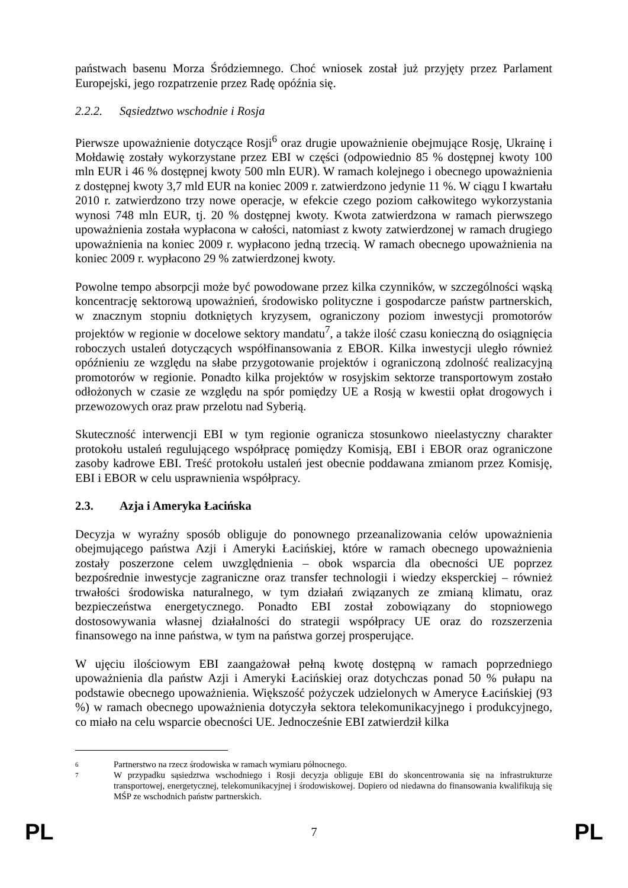państwach basenu Morza Śródziemnego. Choć wniosek został już przyjęty przez Parlament Europejski, jego rozpatrzenie przez Radę opóźnia się.
2.2.2. Sąsiedztwo wschodnie i Rosja
Pierwsze upoważnienie dotyczące Rosji<sup>6</sup> oraz drugie upoważnienie obejmujące Rosję, Ukrainę i Mołdawię zostały wykorzystane przez EBI w części (odpowiednio 85 % dostępnej kwoty 100 mln EUR i 46 % dostępnej kwoty 500 mln EUR). W ramach kolejnego i obecnego upoważnienia z dostępnej kwoty 3,7 mld EUR na koniec 2009 r. zatwierdzono jedynie 11 %. W ciągu I kwartału 2010 r. zatwierdzono trzy nowe operacje, w efekcie czego poziom całkowitego wykorzystania wynosi 748 mln EUR, tj. 20 % dostępnej kwoty. Kwota zatwierdzona w ramach pierwszego upoważnienia została wypłacona w całości, natomiast z kwoty zatwierdzonej w ramach drugiego upoważnienia na koniec 2009 r. wypłacono jedną trzecią. W ramach obecnego upoważnienia na koniec 2009 r. wypłacono 29 % zatwierdzonej kwoty.
Powolne tempo absorpcji może być powodowane przez kilka czynników, w szczególności wąską koncentrację sektorową upoważnień, środowisko polityczne i gospodarcze państw partnerskich, w znacznym stopniu dotkniętych kryzysem, ograniczony poziom inwestycji promotorów projektów w regionie w docelowe sektory mandatu<sup>7</sup>, a także ilość czasu konieczną do osiągnięcia roboczych ustaleń dotyczących współfinansowania z EBOR. Kilka inwestycji uległo również opóźnieniu ze względu na słabe przygotowanie projektów i ograniczoną zdolność realizacyjną promotorów w regionie. Ponadto kilka projektów w rosyjskim sektorze transportowym zostało odłożonych w czasie ze względu na spór pomiędzy UE a Rosją w kwestii opłat drogowych i przewozowych oraz praw przelotu nad Syberią.
Skuteczność interwencji EBI w tym regionie ogranicza stosunkowo nieelastyczny charakter protokołu ustaleń regulującego współpracę pomiędzy Komisją, EBI i EBOR oraz ograniczone zasoby kadrowe EBI. Treść protokołu ustaleń jest obecnie poddawana zmianom przez Komisję, EBI i EBOR w celu usprawnienia współpracy.
2.3. Azja i Ameryka Łacińska
Decyzja w wyraźny sposób obliguje do ponownego przeanalizowania celów upoważnienia obejmującego państwa Azji i Ameryki Łacińskiej, które w ramach obecnego upoważnienia zostały poszerzone celem uwzględnienia – obok wsparcia dla obecności UE poprzez bezpośrednie inwestycje zagraniczne oraz transfer technologii i wiedzy eksperckiej – również trwałości środowiska naturalnego, w tym działań związanych ze zmianą klimatu, oraz bezpieczeństwa energetycznego. Ponadto EBI został zobowiązany do stopniowego dostosowywania własnej działalności do strategii współpracy UE oraz do rozszerzenia finansowego na inne państwa, w tym na państwa gorzej prosperujące.
W ujęciu ilościowym EBI zaangażował pełną kwotę dostępną w ramach poprzedniego upoważnienia dla państw Azji i Ameryki Łacińskiej oraz dotychczas ponad 50 % pułapu na podstawie obecnego upoważnienia. Większość pożyczek udzielonych w Ameryce Łacińskiej (93 %) w ramach obecnego upoważnienia dotyczyła sektora telekomunikacyjnego i produkcyjnego, co miało na celu wsparcie obecności UE. Jednocześnie EBI zatwierdził kilka
6 Partnerstwo na rzecz środowiska w ramach wymiaru północnego.
7 W przypadku sąsiedztwa wschodniego i Rosji decyzja obliguje EBI do skoncentrowania się na infrastrukturze transportowej, energetycznej, telekomunikacyjnej i środowiskowej. Dopiero od niedawna do finansowania kwalifikują się MŚP ze wschodnich państw partnerskich.
PL 7 PL